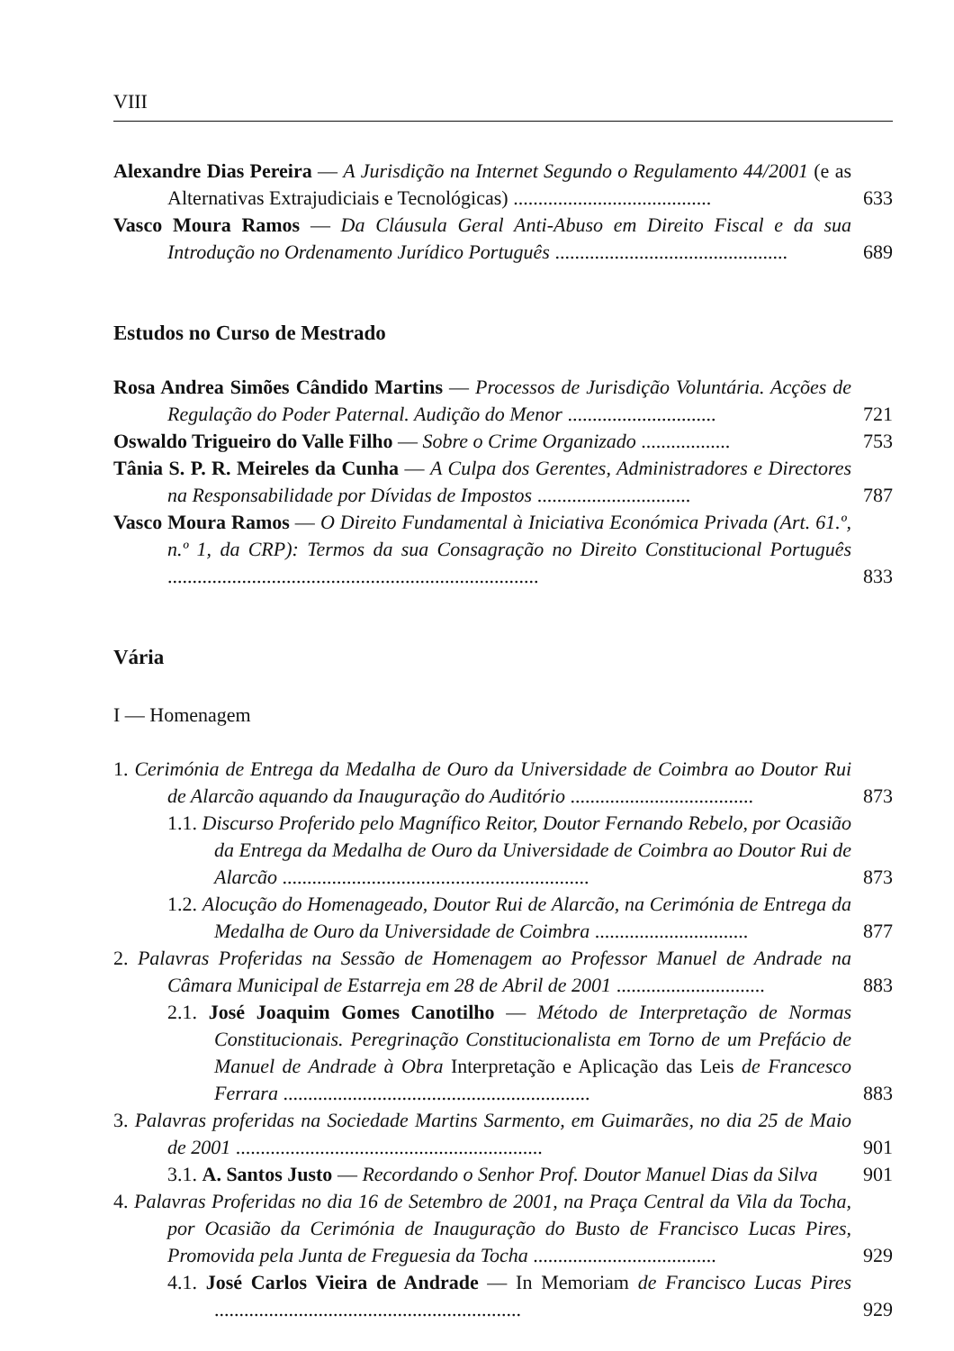VIII
Alexandre Dias Pereira — A Jurisdição na Internet Segundo o Regulamento 44/2001 (e as Alternativas Extrajudiciais e Tecnológicas) ........................................
633
Vasco Moura Ramos — Da Cláusula Geral Anti-Abuso em Direito Fiscal e da sua Introdução no Ordenamento Jurídico Português ...............................................
689
Estudos no Curso de Mestrado
Rosa Andrea Simões Cândido Martins — Processos de Jurisdição Voluntária. Acções de Regulação do Poder Paternal. Audição do Menor ..............................
721
Oswaldo Trigueiro do Valle Filho — Sobre o Crime Organizado ..................
753
Tânia S. P. R. Meireles da Cunha — A Culpa dos Gerentes, Administradores e Directores na Responsabilidade por Dívidas de Impostos ...............................
787
Vasco Moura Ramos — O Direito Fundamental à Iniciativa Económica Privada (Art. 61.º, n.º 1, da CRP): Termos da sua Consagração no Direito Constitucional Português ...........................................................................
833
Vária
I — Homenagem
1. Cerimónia de Entrega da Medalha de Ouro da Universidade de Coimbra ao Doutor Rui de Alarcão aquando da Inauguração do Auditório .....................................
873
1.1. Discurso Proferido pelo Magnífico Reitor, Doutor Fernando Rebelo, por Ocasião da Entrega da Medalha de Ouro da Universidade de Coimbra ao Doutor Rui de Alarcão ..............................................................
873
1.2. Alocução do Homenageado, Doutor Rui de Alarcão, na Cerimónia de Entrega da Medalha de Ouro da Universidade de Coimbra ...............................
877
2. Palavras Proferidas na Sessão de Homenagem ao Professor Manuel de Andrade na Câmara Municipal de Estarreja em 28 de Abril de 2001 ..............................
883
2.1. José Joaquim Gomes Canotilho — Método de Interpretação de Normas Constitucionais. Peregrinação Constitucionalista em Torno de um Prefácio de Manuel de Andrade à Obra Interpretação e Aplicação das Leis de Francesco Ferrara ..............................................................
883
3. Palavras proferidas na Sociedade Martins Sarmento, em Guimarães, no dia 25 de Maio de 2001 ..............................................................
901
3.1. A. Santos Justo — Recordando o Senhor Prof. Doutor Manuel Dias da Silva
901
4. Palavras Proferidas no dia 16 de Setembro de 2001, na Praça Central da Vila da Tocha, por Ocasião da Cerimónia de Inauguração do Busto de Francisco Lucas Pires, Promovida pela Junta de Freguesia da Tocha .....................................
929
4.1. José Carlos Vieira de Andrade — In Memoriam de Francisco Lucas Pires ..............................................................
929